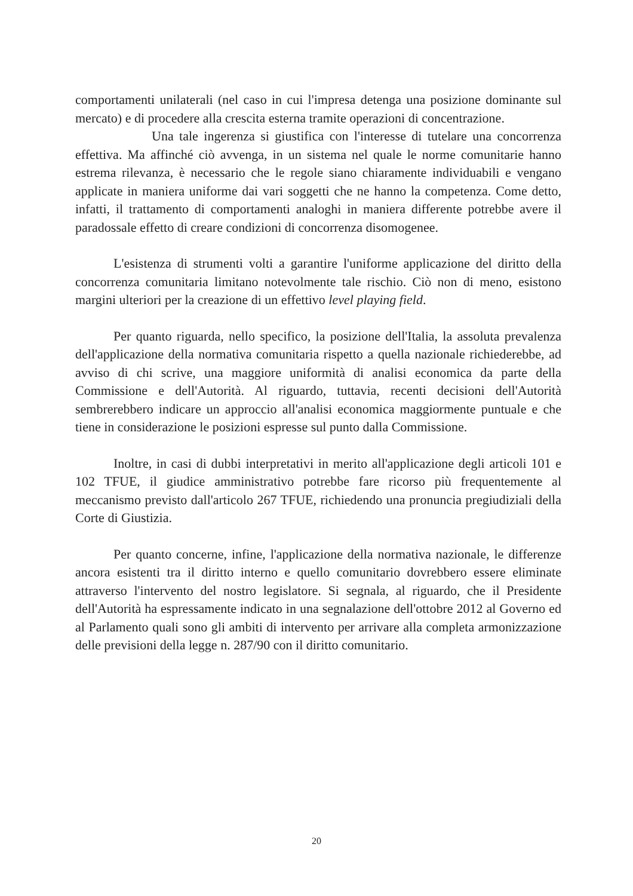comportamenti unilaterali (nel caso in cui l'impresa detenga una posizione dominante sul mercato) e di procedere alla crescita esterna tramite operazioni di concentrazione.
Una tale ingerenza si giustifica con l'interesse di tutelare una concorrenza effettiva. Ma affinché ciò avvenga, in un sistema nel quale le norme comunitarie hanno estrema rilevanza, è necessario che le regole siano chiaramente individuabili e vengano applicate in maniera uniforme dai vari soggetti che ne hanno la competenza. Come detto, infatti, il trattamento di comportamenti analoghi in maniera differente potrebbe avere il paradossale effetto di creare condizioni di concorrenza disomogenee.
L'esistenza di strumenti volti a garantire l'uniforme applicazione del diritto della concorrenza comunitaria limitano notevolmente tale rischio. Ciò non di meno, esistono margini ulteriori per la creazione di un effettivo level playing field.
Per quanto riguarda, nello specifico, la posizione dell'Italia, la assoluta prevalenza dell'applicazione della normativa comunitaria rispetto a quella nazionale richiederebbe, ad avviso di chi scrive, una maggiore uniformità di analisi economica da parte della Commissione e dell'Autorità. Al riguardo, tuttavia, recenti decisioni dell'Autorità sembrerebbero indicare un approccio all'analisi economica maggiormente puntuale e che tiene in considerazione le posizioni espresse sul punto dalla Commissione.
Inoltre, in casi di dubbi interpretativi in merito all'applicazione degli articoli 101 e 102 TFUE, il giudice amministrativo potrebbe fare ricorso più frequentemente al meccanismo previsto dall'articolo 267 TFUE, richiedendo una pronuncia pregiudiziali della Corte di Giustizia.
Per quanto concerne, infine, l'applicazione della normativa nazionale, le differenze ancora esistenti tra il diritto interno e quello comunitario dovrebbero essere eliminate attraverso l'intervento del nostro legislatore. Si segnala, al riguardo, che il Presidente dell'Autorità ha espressamente indicato in una segnalazione dell'ottobre 2012 al Governo ed al Parlamento quali sono gli ambiti di intervento per arrivare alla completa armonizzazione delle previsioni della legge n. 287/90 con il diritto comunitario.
20